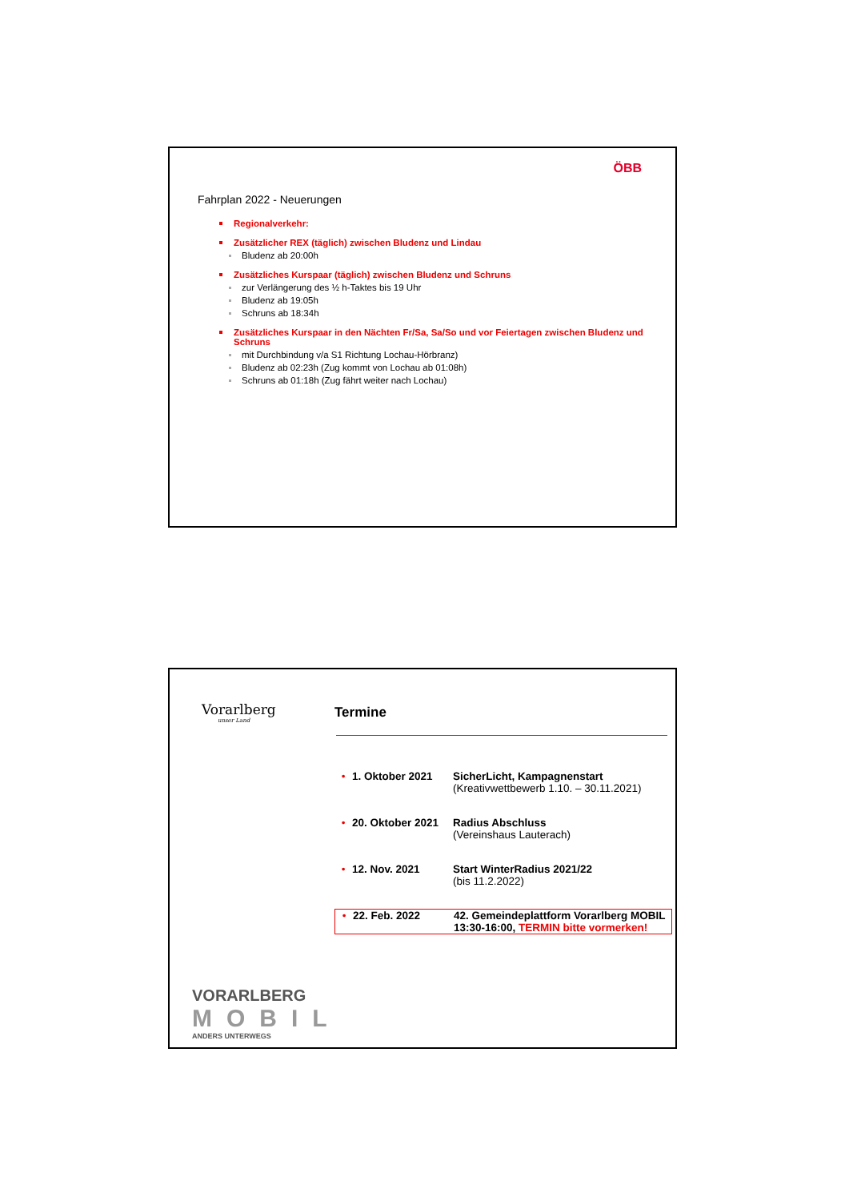ÖBB
Fahrplan 2022 - Neuerungen
Regionalverkehr:
Zusätzlicher REX (täglich) zwischen Bludenz und Lindau
Bludenz ab 20:00h
Zusätzliches Kurspaar (täglich) zwischen Bludenz und Schruns
zur Verlängerung des ½ h-Taktes bis 19 Uhr
Bludenz ab 19:05h
Schruns ab 18:34h
Zusätzliches Kurspaar in den Nächten Fr/Sa, Sa/So und vor Feiertagen zwischen Bludenz und Schruns
mit Durchbindung v/a S1 Richtung Lochau-Hörbranz)
Bludenz ab 02:23h (Zug kommt von Lochau ab 01:08h)
Schruns ab 01:18h (Zug fährt weiter nach Lochau)
Vorarlberg
unser Land
Termine
• 1. Oktober 2021 SicherLicht, Kampagnenstart
(Kreativwettbewerb 1.10. – 30.11.2021)
• 20. Oktober 2021 Radius Abschluss
(Vereinshaus Lauterach)
• 12. Nov. 2021 Start WinterRadius 2021/22
(bis 11.2.2022)
• 22. Feb. 2022 42. Gemeindeplattform Vorarlberg MOBIL
13:30-16:00, TERMIN bitte vormerken!
VORARLBERG
MOBIL
ANDERS UNTERWEGS